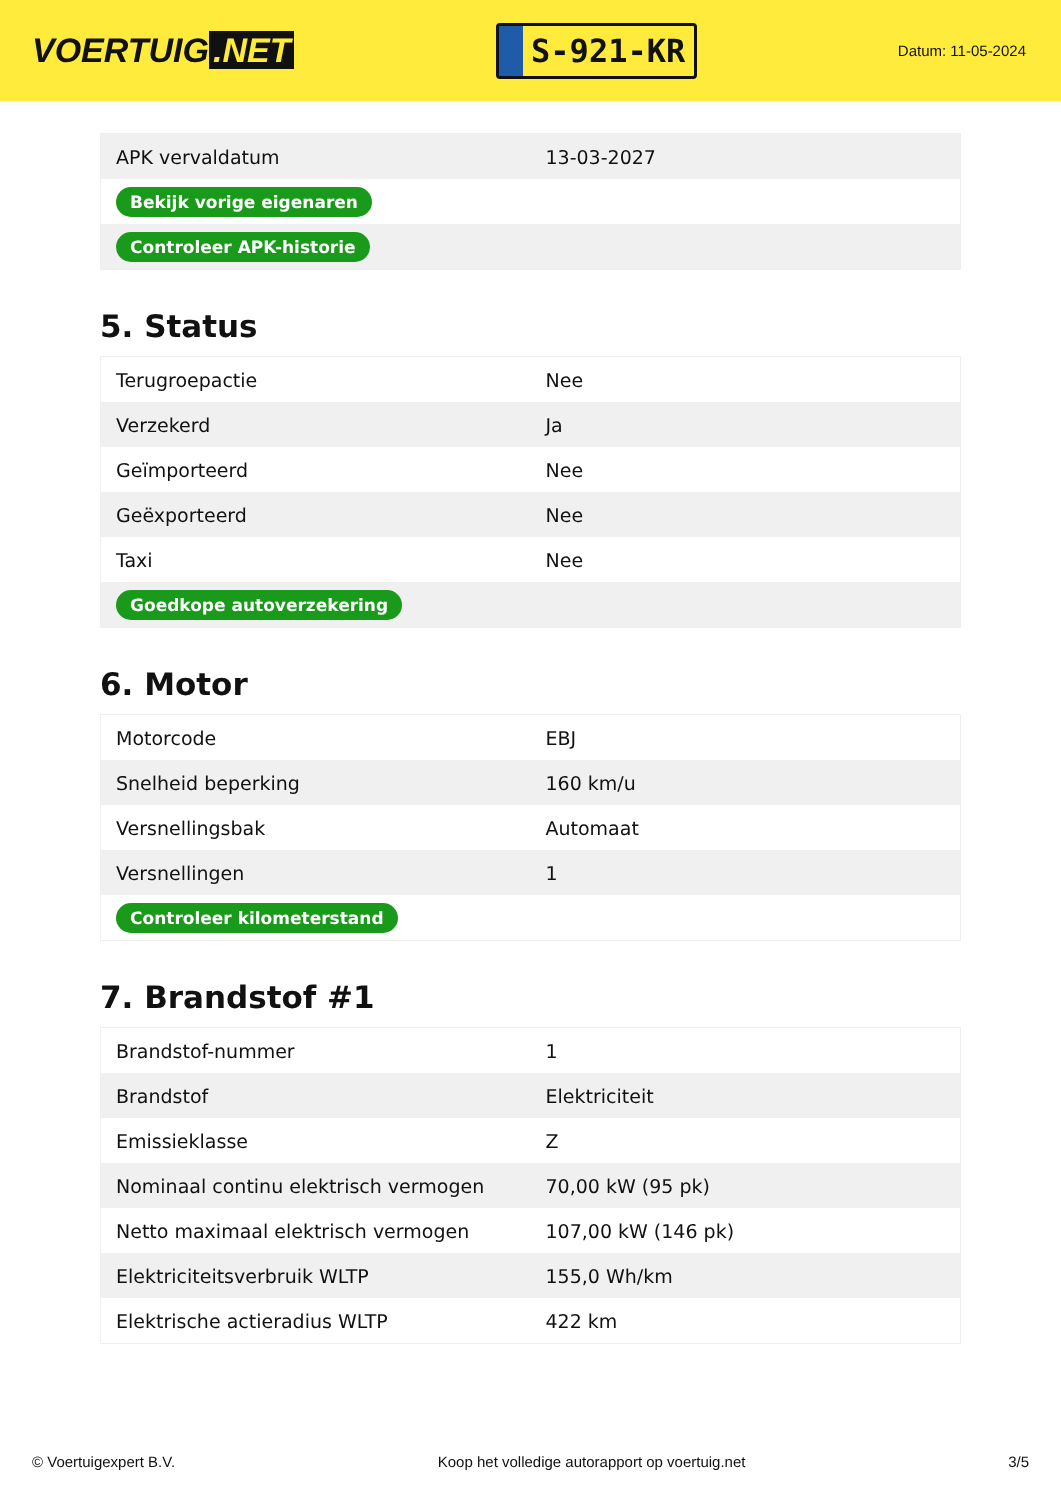VOERTUIG.NET
S-921-KR
Datum: 11-05-2024
| APK vervaldatum | 13-03-2027 |
| Bekijk vorige eigenaren | |
| Controleer APK-historie | |
5. Status
| Terugroepactie | Nee |
| Verzekerd | Ja |
| Geïmporteerd | Nee |
| Geëxporteerd | Nee |
| Taxi | Nee |
| Goedkope autoverzekering | |
6. Motor
| Motorcode | EBJ |
| Snelheid beperking | 160 km/u |
| Versnellingsbak | Automaat |
| Versnellingen | 1 |
| Controleer kilometerstand | |
7. Brandstof #1
| Brandstof-nummer | 1 |
| Brandstof | Elektriciteit |
| Emissieklasse | Z |
| Nominaal continu elektrisch vermogen | 70,00 kW (95 pk) |
| Netto maximaal elektrisch vermogen | 107,00 kW (146 pk) |
| Elektriciteitsverbruik WLTP | 155,0 Wh/km |
| Elektrische actieradius WLTP | 422 km |
© Voertuigexpert B.V. Koop het volledige autorapport op voertuig.net 3/5